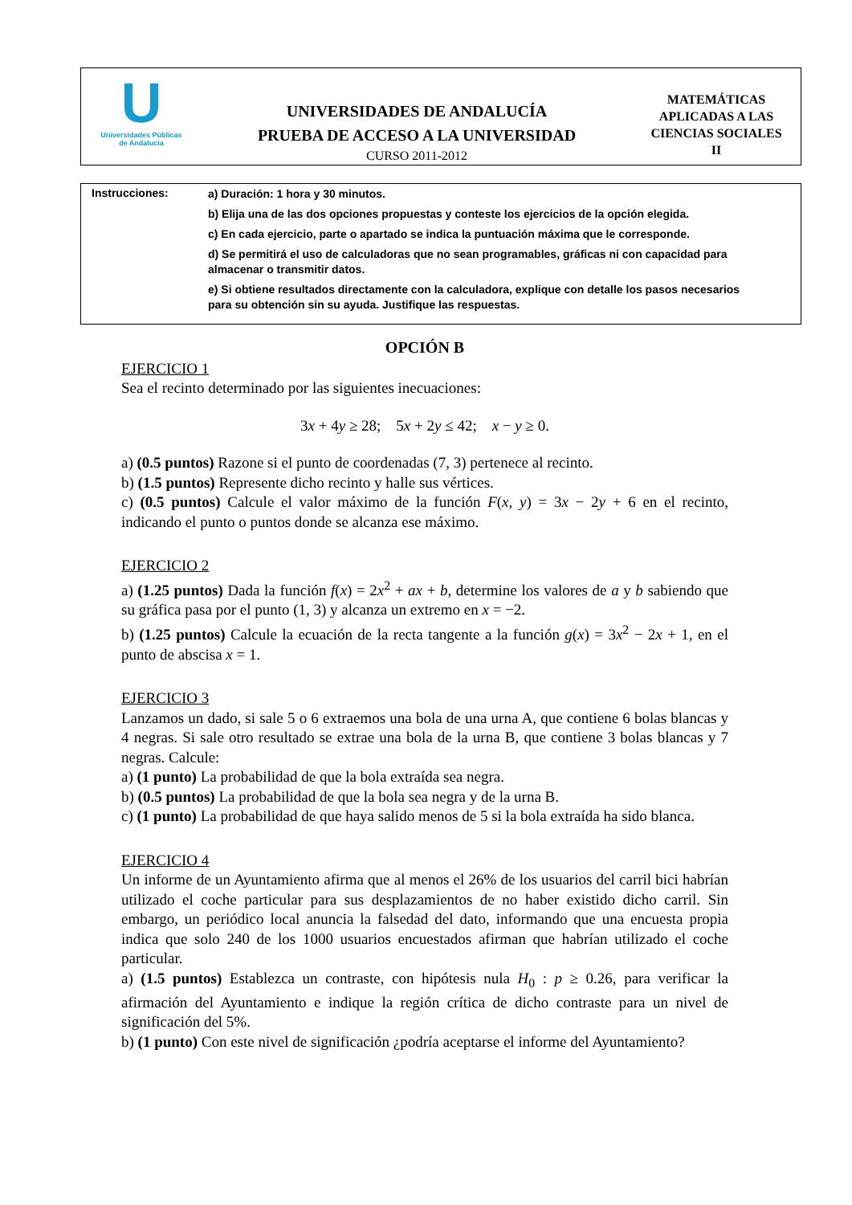U
Universidades Públicas
de Andalucía
UNIVERSIDADES DE ANDALUCÍA
PRUEBA DE ACCESO A LA UNIVERSIDAD
CURSO 2011-2012
MATEMÁTICAS
APLICADAS A LAS
CIENCIAS SOCIALES
II
Instrucciones:
a) Duración: 1 hora y 30 minutos.
b) Elija una de las dos opciones propuestas y conteste los ejercicios de la opción elegida.
c) En cada ejercicio, parte o apartado se indica la puntuación máxima que le corresponde.
d) Se permitirá el uso de calculadoras que no sean programables, gráficas ni con capacidad para almacenar o transmitir datos.
e) Si obtiene resultados directamente con la calculadora, explique con detalle los pasos necesarios para su obtención sin su ayuda. Justifique las respuestas.
OPCIÓN B
EJERCICIO 1
Sea el recinto determinado por las siguientes inecuaciones:
3x + 4y ≥ 28; 5x + 2y ≤ 42; x − y ≥ 0.
a) (0.5 puntos) Razone si el punto de coordenadas (7, 3) pertenece al recinto.
b) (1.5 puntos) Represente dicho recinto y halle sus vértices.
c) (0.5 puntos) Calcule el valor máximo de la función F(x, y) = 3x − 2y + 6 en el recinto, indicando el punto o puntos donde se alcanza ese máximo.
EJERCICIO 2
a) (1.25 puntos) Dada la función f(x) = 2x<sup>2</sup> + ax + b, determine los valores de a y b sabiendo que su gráfica pasa por el punto (1, 3) y alcanza un extremo en x = −2.
b) (1.25 puntos) Calcule la ecuación de la recta tangente a la función g(x) = 3x<sup>2</sup> − 2x + 1, en el punto de abscisa x = 1.
EJERCICIO 3
Lanzamos un dado, si sale 5 o 6 extraemos una bola de una urna A, que contiene 6 bolas blancas y 4 negras. Si sale otro resultado se extrae una bola de la urna B, que contiene 3 bolas blancas y 7 negras. Calcule:
a) (1 punto) La probabilidad de que la bola extraída sea negra.
b) (0.5 puntos) La probabilidad de que la bola sea negra y de la urna B.
c) (1 punto) La probabilidad de que haya salido menos de 5 si la bola extraída ha sido blanca.
EJERCICIO 4
Un informe de un Ayuntamiento afirma que al menos el 26% de los usuarios del carril bici habrían utilizado el coche particular para sus desplazamientos de no haber existido dicho carril. Sin embargo, un periódico local anuncia la falsedad del dato, informando que una encuesta propia indica que solo 240 de los 1000 usuarios encuestados afirman que habrían utilizado el coche particular.
a) (1.5 puntos) Establezca un contraste, con hipótesis nula H<sub>0</sub> : p ≥ 0.26, para verificar la afirmación del Ayuntamiento e indique la región crítica de dicho contraste para un nivel de significación del 5%.
b) (1 punto) Con este nivel de significación ¿podría aceptarse el informe del Ayuntamiento?